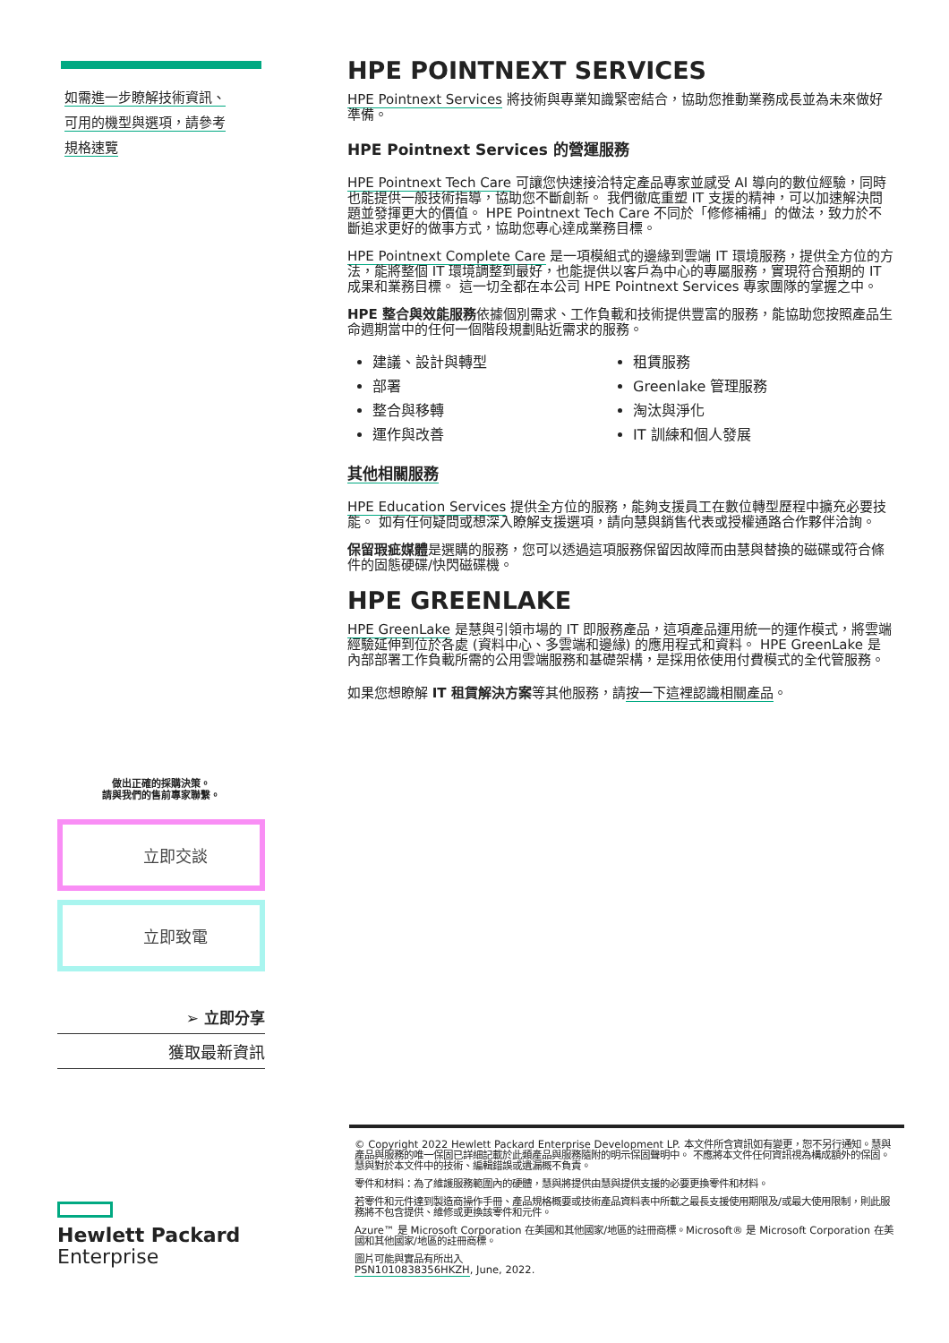如需進一步瞭解技術資訊、
可用的機型與選項，請參考
規格速覽
做出正確的採購決策。
請與我們的售前專家聯繫。
立即交談
立即致電
➢ 立即分享
獲取最新資訊
Hewlett Packard
Enterprise
HPE POINTNEXT SERVICES
HPE Pointnext Services 將技術與專業知識緊密結合，協助您推動業務成長並為未來做好準備。
HPE Pointnext Services 的營運服務
HPE Pointnext Tech Care 可讓您快速接洽特定產品專家並感受 AI 導向的數位經驗，同時也能提供一般技術指導，協助您不斷創新。 我們徹底重塑 IT 支援的精神，可以加速解決問題並發揮更大的價值。 HPE Pointnext Tech Care 不同於「修修補補」的做法，致力於不斷追求更好的做事方式，協助您專心達成業務目標。
HPE Pointnext Complete Care 是一項模組式的邊緣到雲端 IT 環境服務，提供全方位的方法，能將整個 IT 環境調整到最好，也能提供以客戶為中心的專屬服務，實現符合預期的 IT 成果和業務目標。 這一切全都在本公司 HPE Pointnext Services 專家團隊的掌握之中。
HPE 整合與效能服務依據個別需求、工作負載和技術提供豐富的服務，能協助您按照產品生命週期當中的任何一個階段規劃貼近需求的服務。
建議、設計與轉型
租賃服務
部署
Greenlake 管理服務
整合與移轉
淘汰與淨化
運作與改善
IT 訓練和個人發展
其他相關服務
HPE Education Services 提供全方位的服務，能夠支援員工在數位轉型歷程中擴充必要技能。 如有任何疑問或想深入瞭解支援選項，請向慧與銷售代表或授權通路合作夥伴洽詢。
保留瑕疵媒體是選購的服務，您可以透過這項服務保留因故障而由慧與替換的磁碟或符合條件的固態硬碟/快閃磁碟機。
HPE GREENLAKE
HPE GreenLake 是慧與引領市場的 IT 即服務產品，這項產品運用統一的運作模式，將雲端經驗延伸到位於各處 (資料中心、多雲端和邊緣) 的應用程式和資料。 HPE GreenLake 是內部部署工作負載所需的公用雲端服務和基礎架構，是採用依使用付費模式的全代管服務。
如果您想瞭解 IT 租賃解決方案等其他服務，請按一下這裡認識相關產品。
© Copyright 2022 Hewlett Packard Enterprise Development LP. 本文件所含資訊如有變更，恕不另行通知。慧與產品與服務的唯一保固已詳細記載於此類產品與服務隨附的明示保固聲明中。 不應將本文件任何資訊視為構成額外的保固。 慧與對於本文件中的技術、編輯錯誤或遺漏概不負責。
零件和材料：為了維護服務範圍內的硬體，慧與將提供由慧與提供支援的必要更換零件和材料。
若零件和元件達到製造商操作手冊、產品規格概要或技術產品資料表中所載之最長支援使用期限及/或最大使用限制，則此服務將不包含提供、維修或更換該零件和元件。
Azure™ 是 Microsoft Corporation 在美國和其他國家/地區的註冊商標。Microsoft® 是 Microsoft Corporation 在美國和其他國家/地區的註冊商標。
圖片可能與實品有所出入
PSN1010838356HKZH, June, 2022.